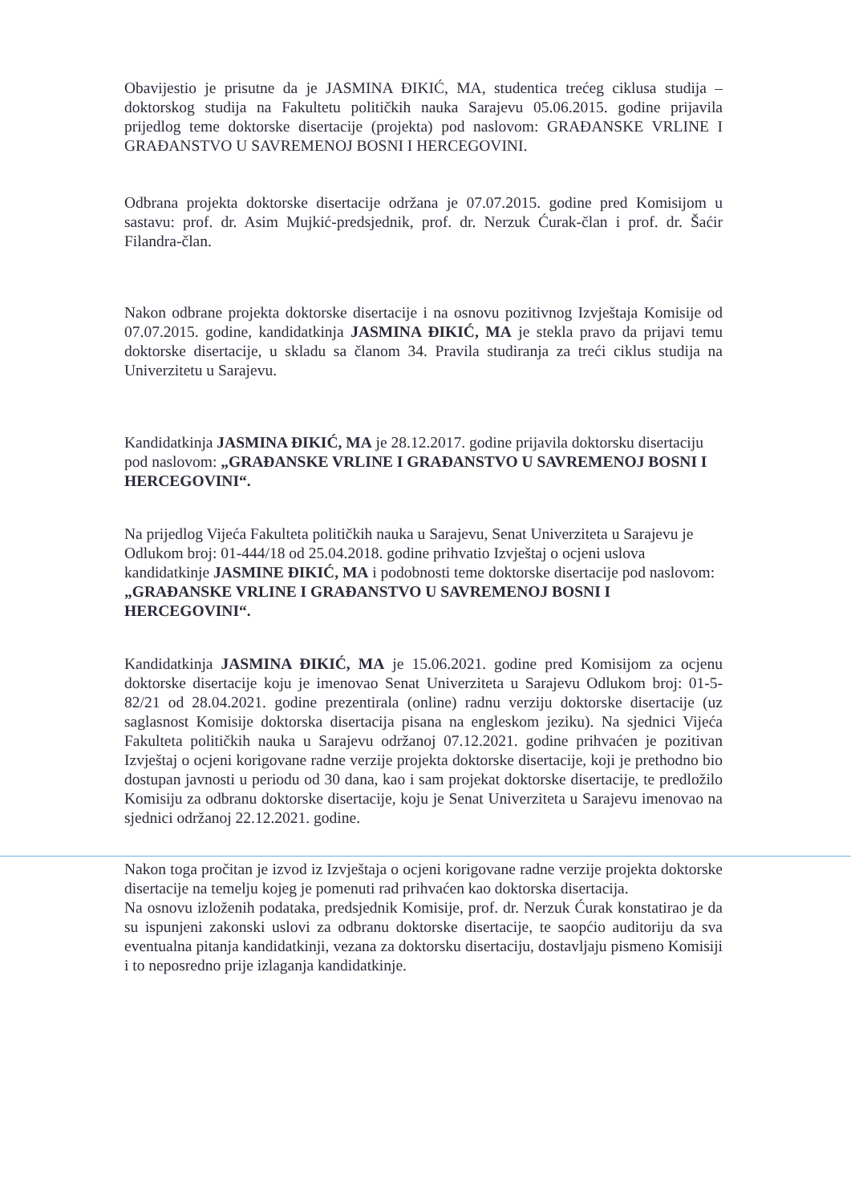Obavijestio je prisutne da je JASMINA ĐIKIĆ, MA, studentica trećeg ciklusa studija – doktorskog studija na Fakultetu političkih nauka Sarajevu 05.06.2015. godine prijavila prijedlog teme doktorske disertacije (projekta) pod naslovom: GRAĐANSKE VRLINE I GRAĐANSTVO U SAVREMENOJ BOSNI I HERCEGOVINI.
Odbrana projekta doktorske disertacije održana je 07.07.2015. godine pred Komisijom u sastavu: prof. dr. Asim Mujkić-predsjednik, prof. dr. Nerzuk Ćurak-član i prof. dr. Šaćir Filandra-član.
Nakon odbrane projekta doktorske disertacije i na osnovu pozitivnog Izvještaja Komisije od 07.07.2015. godine, kandidatkinja JASMINA ĐIKIĆ, MA je stekla pravo da prijavi temu doktorske disertacije, u skladu sa članom 34. Pravila studiranja za treći ciklus studija na Univerzitetu u Sarajevu.
Kandidatkinja JASMINA ĐIKIĆ, MA je 28.12.2017. godine prijavila doktorsku disertaciju pod naslovom: „GRAĐANSKE VRLINE I GRAĐANSTVO U SAVREMENOJ BOSNI I HERCEGOVINI“.
Na prijedlog Vijeća Fakulteta političkih nauka u Sarajevu, Senat Univerziteta u Sarajevu je Odlukom broj: 01-444/18 od 25.04.2018. godine prihvatio Izvještaj o ocjeni uslova kandidatkinje JASMINE ĐIKIĆ, MA i podobnosti teme doktorske disertacije pod naslovom: „GRAĐANSKE VRLINE I GRAĐANSTVO U SAVREMENOJ BOSNI I HERCEGOVINI“.
Kandidatkinja JASMINA ĐIKIĆ, MA je 15.06.2021. godine pred Komisijom za ocjenu doktorske disertacije koju je imenovao Senat Univerziteta u Sarajevu Odlukom broj: 01-5-82/21 od 28.04.2021. godine prezentirala (online) radnu verziju doktorske disertacije (uz saglasnost Komisije doktorska disertacija pisana na engleskom jeziku). Na sjednici Vijeća Fakulteta političkih nauka u Sarajevu održanoj 07.12.2021. godine prihvaćen je pozitivan Izvještaj o ocjeni korigovane radne verzije projekta doktorske disertacije, koji je prethodno bio dostupan javnosti u periodu od 30 dana, kao i sam projekat doktorske disertacije, te predložilo Komisiju za odbranu doktorske disertacije, koju je Senat Univerziteta u Sarajevu imenovao na sjednici održanoj 22.12.2021. godine.
Nakon toga pročitan je izvod iz Izvještaja o ocjeni korigovane radne verzije projekta doktorske disertacije na temelju kojeg je pomenuti rad prihvaćen kao doktorska disertacija.
Na osnovu izloženih podataka, predsjednik Komisije, prof. dr. Nerzuk Ćurak konstatirao je da su ispunjeni zakonski uslovi za odbranu doktorske disertacije, te saopćio auditoriju da sva eventualna pitanja kandidatkinji, vezana za doktorsku disertaciju, dostavljaju pismeno Komisiji i to neposredno prije izlaganja kandidatkinje.